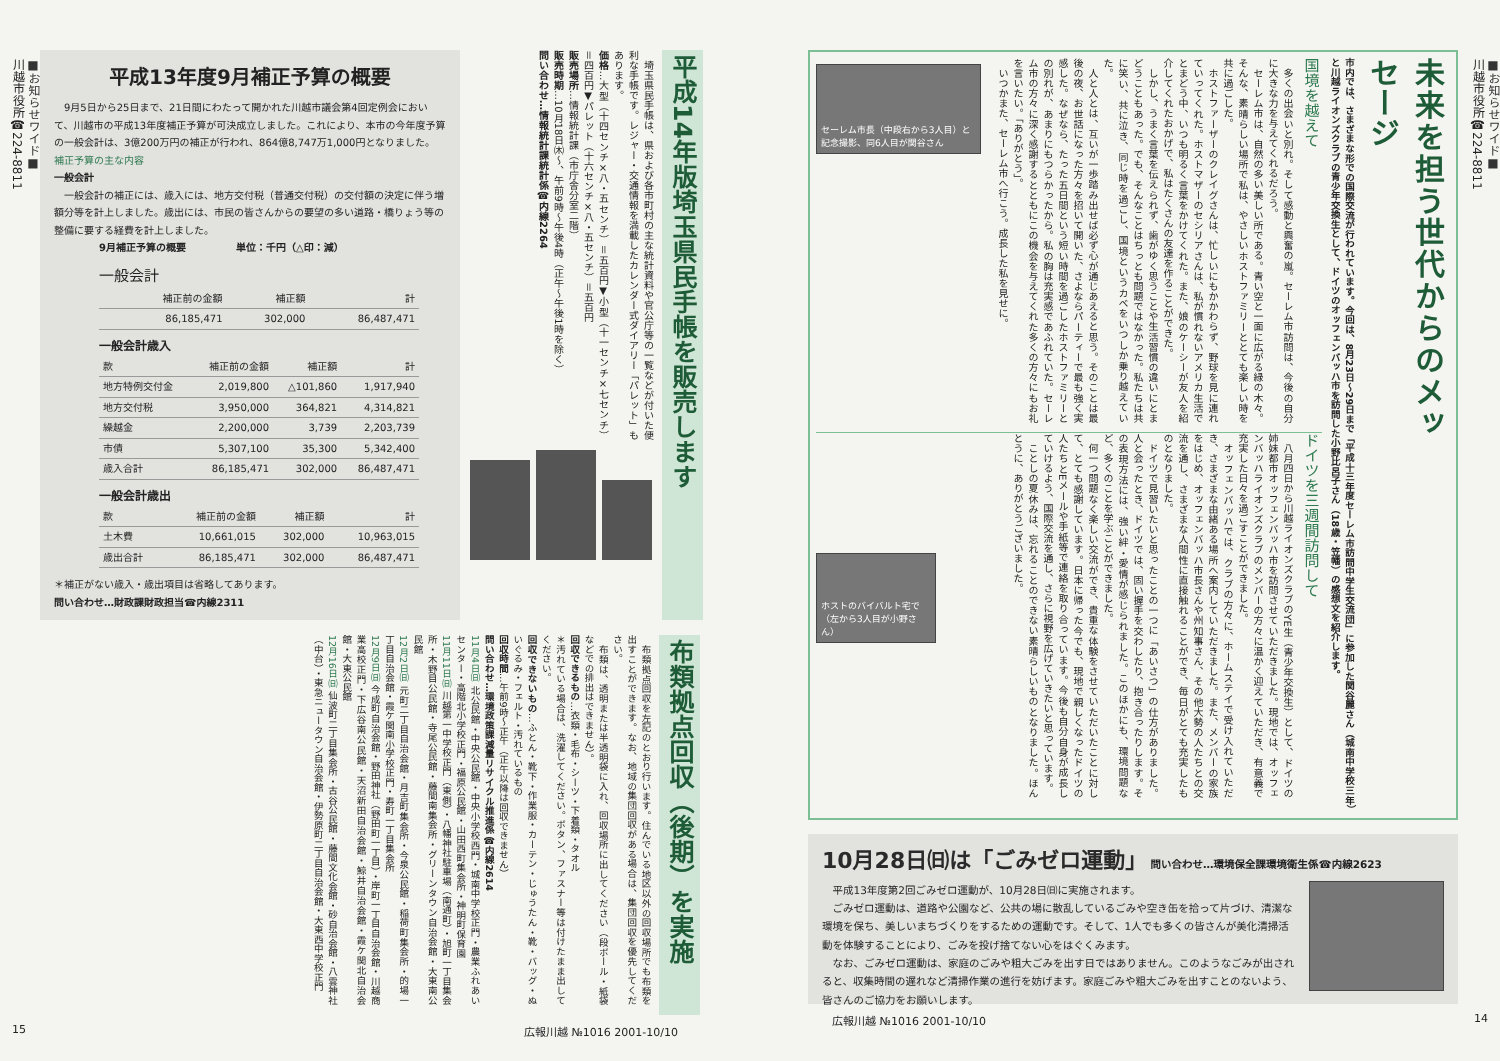■お知らせワイド■
川越市役所☎224-8811
平成13年度9月補正予算の概要
9月5日から25日まで、21日間にわたって開かれた川越市議会第4回定例会において、川越市の平成13年度補正予算が可決成立しました。これにより、本市の今年度予算の一般会計は、3億200万円の補正が行われ、864億8,747万1,000円となりました。
補正予算の主な内容
一般会計
一般会計の補正には、歳入には、地方交付税（普通交付税）の交付額の決定に伴う増額分等を計上しました。歳出には、市民の皆さんからの要望の多い道路・橋りょう等の整備に要する経費を計上しました。
9月補正予算の概要　　　　　単位：千円（△印：減）
一般会計
| | 補正前の金額 | 補正額 | 計 |
| --- | --- | --- | --- |
| | 86,185,471 | 302,000 | 86,487,471 |
一般会計歳入
| 款 | 補正前の金額 | 補正額 | 計 |
| --- | --- | --- | --- |
| 地方特例交付金 | 2,019,800 | △101,860 | 1,917,940 |
| 地方交付税 | 3,950,000 | 364,821 | 4,314,821 |
| 繰越金 | 2,200,000 | 3,739 | 2,203,739 |
| 市債 | 5,307,100 | 35,300 | 5,342,400 |
| 歳入合計 | 86,185,471 | 302,000 | 86,487,471 |
一般会計歳出
| 款 | 補正前の金額 | 補正額 | 計 |
| --- | --- | --- | --- |
| 土木費 | 10,661,015 | 302,000 | 10,963,015 |
| 歳出合計 | 86,185,471 | 302,000 | 86,487,471 |
＊補正がない歳入・歳出項目は省略してあります。
問い合わせ…財政課財政担当☎内線2311
平成14年版埼玉県民手帳を販売します
埼玉県民手帳は、県および各市町村の主な統計資料や官公庁等の一覧などが付いた便利な手帳です。レジャー・交通情報を満載したカレンダー式ダイアリー「パレット」もあります。
価格…大型（十四センチ×八・五センチ）＝五百円▼小型（十一センチ×七センチ）＝四百円▼パレット（十六センチ×八・五センチ）＝五百円
販売場所…情報統計課（市庁舎分室二階）
販売時期…10月18日㈭～、午前9時～午後4時（正午～午後1時を除く）
問い合わせ…情報統計課統計係☎内線2264
布類拠点回収（後期）を実施
布類拠点回収を左記のとおり行います。住んでいる地区以外の回収場所でも布類を出すことができます。なお、地域の集団回収がある場合は、集団回収を優先してください。
布類は、透明または半透明袋に入れ、回収場所に出してください（段ボール・紙袋などでの排出はできません）。
回収できるもの…衣類・毛布・シーツ・下着類・タオル
＊汚れている場合は、洗濯してください。ボタン、ファスナー等は付けたまま出してください。
回収できないもの…ふとん・靴下・作業服・カーテン・じゅうたん・靴・バッグ・ぬいぐるみ・フェルト・汚れているもの
回収時間…午前9時～正午（正午以降は回収できません）
問い合わせ…環境政策課減量リサイクル推進係☎内線2614
11月4日㈰ 北公民館・中央公民館・中央小学校西門・城南中学校正門・農業ふれあいセンター・高階北小学校正門・福原公民館・山田西町集会所・神明町保育園
11月11日㈰ 川越第一中学校正門（東側）・八幡神社駐車場（南通町）・旭町一丁目集会所・木野目公民館・寺尾公民館・藤間南集会所・グリーンタウン自治会館・大東南公民館
12月2日㈰ 元町二丁目自治会館・月吉町集会所・今泉公民館・稲荷町集会所・的場一丁目自治会館・霞ケ関南小学校正門・寿町一丁目集会所
12月9日㈰ 今成町自治会館・野田神社（野田町一丁目）・岸町一丁目自治会館・川越商業高校正門・下広谷南公民館・天沼新田自治会館・鯨井自治会館・霞ケ関北自治会館・大東公民館
12月16日㈰ 仙波町二丁目集会所・古谷公民館・藤間文化会館・砂自治会館・八雲神社（中台）・東急ニュータウン自治会館・伊勢原町二丁目自治会館・大東西中学校正門
15 広報川越 №1016 2001-10/10
未来を担う世代からのメッセージ
市内では、さまざまな形での国際交流が行われています。今回は、8月23日～29日まで「平成十三年度セーレム市訪問中学生交流団」に参加した関谷麗さん（城南中学校三年）と川越ライオンズクラブの青少年交換生として、ドイツのオッフェンバッハ市を訪問した小野比呂子さん（18歳・笠幡）の感想文を紹介します。
国境を越えて
多くの出会いと別れ。そして感動と興奮の嵐。セーレム市訪問は、今後の自分に大きな力を与えてくれるだろう。
セーレム市は、自然の多い美しい所である。青い空と一面に広がる緑の木々。そんな、素晴らしい場所で私は、やさしいホストファミリーととても楽しい時を共に過ごした。
ホストファーザーのクレイグさんは、忙しいにもかかわらず、野球を見に連れていってくれた。ホストマザーのセシリアさんは、私が慣れないアメリカ生活でとまどう中、いつも明るく言葉をかけてくれた。また、娘のケーシーが友人を紹介してくれたおかげで、私はたくさんの友達を作ることができた。
しかし、うまく言葉を伝えられず、歯がゆく思うことや生活習慣の違いにとまどうこともあった。でも、そんなことはちっとも問題ではなかった。私たちは共に笑い、共に泣き、同じ時を過ごし、国境というカベをいつしか乗り越えていた。
人と人とは、互いが一歩踏み出せば必ず心が通じあえると思う。そのことは最後の夜、お世話になった方々を招いて開いた、さよならパーティーで最も強く実感した。なぜなら、たった五日間という短い時間を過ごしたホストファミリーとの別れが、あまりにもつらかったから。私の胸は充実感であふれていた。セーレム市の方々に深く感謝するとともにこの機会を与えてくれた多くの方々にもお礼を言いたい。「ありがとう」。
いつかまた、セーレム市へ行こう。成長した私を見せに。
セーレム市長（中段右から3人目）と記念撮影、同6人目が関谷さん
ドイツを三週間訪問して
八月四日から川越ライオンズクラブのYE生（青少年交換生）として、ドイツの姉妹都市オッフェンバッハ市を訪問させていただきました。現地では、オッフェンバッハライオンズクラブのメンバーの方々に温かく迎えていただき、有意義で充実した日々を過ごすことができました。
オッフェンバッハでは、クラブの方々に、ホームステイで受け入れていただき、さまざまな由緒ある場所へ案内していただきました。また、メンバーの家族をはじめ、オッフェンバッハ市長さんや州知事さん、その他大勢の人たちとの交流を通し、さまざまな人間性に直接触れることができ、毎日がとても充実したものとなりました。
ドイツで見習いたいと思ったことの一つに「あいさつ」の仕方がありました。人と会ったとき、ドイツでは、固い握手を交わしたり、抱き合ったりします。その表現方法には、強い絆・愛情が感じられました。このほかにも、環境問題など、多くのことを学ぶことができました。
何一つ問題なく楽しい交流ができ、貴重な体験をさせていただいたことに対して、とても感謝しています。日本に帰った今でも、現地で親しくなったドイツの人たちとEメールや手紙等で連絡を取り合っています。今後も自分自身が成長していけるよう、国際交流を通し、さらに視野を広げていきたいと思っています。
ことしの夏休みは、忘れることのできない素晴らしいものとなりました。ほんとうに、ありがとうございました。
ホストのバイバルト宅で（左から3人目が小野さん）
10月28日㈰は「ごみゼロ運動」 問い合わせ…環境保全課環境衛生係☎内線2623
平成13年度第2回ごみゼロ運動が、10月28日㈰に実施されます。
ごみゼロ運動は、道路や公園など、公共の場に散乱しているごみや空き缶を拾って片づけ、清潔な環境を保ち、美しいまちづくりをするための運動です。そして、1人でも多くの皆さんが美化清掃活動を体験することにより、ごみを投げ捨てない心をはぐくみます。
なお、ごみゼロ運動は、家庭のごみや粗大ごみを出す日ではありません。このようなごみが出されると、収集時間の遅れなど清掃作業の進行を妨げます。家庭ごみや粗大ごみを出すことのないよう、皆さんのご協力をお願いします。
■お知らせワイド■
川越市役所☎224-8811
広報川越 №1016 2001-10/10 14